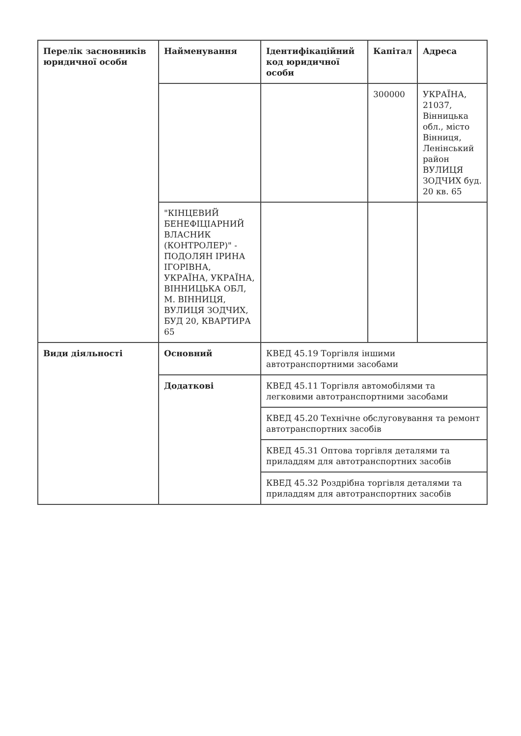| Перелік засновників юридичної особи | Найменування | Ідентифікаційний код юридичної особи | Капітал | Адреса |
| --- | --- | --- | --- | --- |
| | | | 300000 | УКРАЇНА, 21037, Вінницька обл., місто Вінниця, Ленінський район ВУЛИЦЯ ЗОДЧИХ буд. 20 кв. 65 |
| | "КІНЦЕВИЙ БЕНЕФІЦІАРНИЙ ВЛАСНИК (КОНТРОЛЕР)" - ПОДОЛЯН ІРИНА ІГОРІВНА, УКРАЇНА, УКРАЇНА, ВІННИЦЬКА ОБЛ, М. ВІННИЦЯ, ВУЛИЦЯ ЗОДЧИХ, БУД 20, КВАРТИРА 65 | | | |
| Види діяльності | Основний | КВЕД 45.19 Торгівля іншими автотранспортними засобами | | |
| | Додаткові | КВЕД 45.11 Торгівля автомобілями та легковими автотранспортними засобами | | |
| | | КВЕД 45.20 Технічне обслуговування та ремонт автотранспортних засобів | | |
| | | КВЕД 45.31 Оптова торгівля деталями та приладдям для автотранспортних засобів | | |
| | | КВЕД 45.32 Роздрібна торгівля деталями та приладдям для автотранспортних засобів | | |